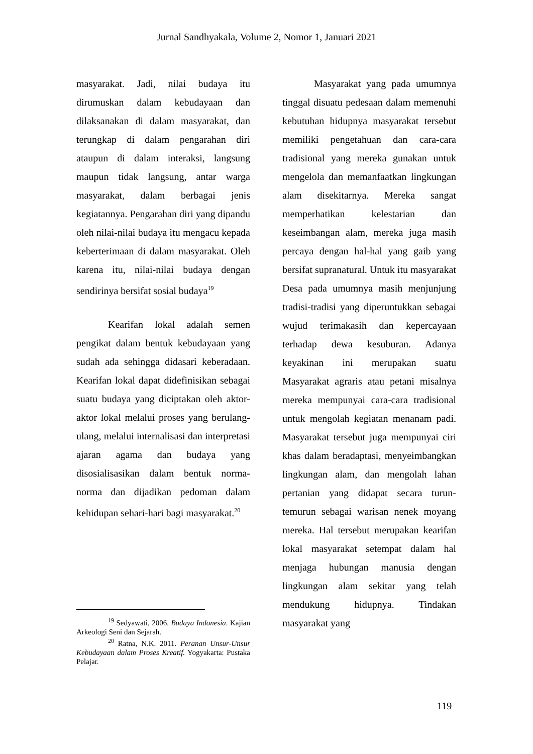Jurnal Sandhyakala, Volume 2, Nomor 1, Januari 2021
masyarakat. Jadi, nilai budaya itu dirumuskan dalam kebudayaan dan dilaksanakan di dalam masyarakat, dan terungkap di dalam pengarahan diri ataupun di dalam interaksi, langsung maupun tidak langsung, antar warga masyarakat, dalam berbagai jenis kegiatannya. Pengarahan diri yang dipandu oleh nilai-nilai budaya itu mengacu kepada keberterimaan di dalam masyarakat. Oleh karena itu, nilai-nilai budaya dengan sendirinya bersifat sosial budaya<sup>19</sup>
Kearifan lokal adalah semen pengikat dalam bentuk kebudayaan yang sudah ada sehingga didasari keberadaan. Kearifan lokal dapat didefinisikan sebagai suatu budaya yang diciptakan oleh aktor-aktor lokal melalui proses yang berulang-ulang, melalui internalisasi dan interpretasi ajaran agama dan budaya yang disosialisasikan dalam bentuk norma-norma dan dijadikan pedoman dalam kehidupan sehari-hari bagi masyarakat.<sup>20</sup>
<sup>19</sup> Sedyawati, 2006. Budaya Indonesia. Kajian Arkeologi Seni dan Sejarah.
<sup>20</sup> Ratna, N.K. 2011. Peranan Unsur-Unsur Kebudayaan dalam Proses Kreatif. Yogyakarta: Pustaka Pelajar.
Masyarakat yang pada umumnya tinggal disuatu pedesaan dalam memenuhi kebutuhan hidupnya masyarakat tersebut memiliki pengetahuan dan cara-cara tradisional yang mereka gunakan untuk mengelola dan memanfaatkan lingkungan alam disekitarnya. Mereka sangat memperhatikan kelestarian dan keseimbangan alam, mereka juga masih percaya dengan hal-hal yang gaib yang bersifat supranatural. Untuk itu masyarakat Desa pada umumnya masih menjunjung tradisi-tradisi yang diperuntukkan sebagai wujud terimakasih dan kepercayaan terhadap dewa kesuburan. Adanya keyakinan ini merupakan suatu Masyarakat agraris atau petani misalnya mereka mempunyai cara-cara tradisional untuk mengolah kegiatan menanam padi. Masyarakat tersebut juga mempunyai ciri khas dalam beradaptasi, menyeimbangkan lingkungan alam, dan mengolah lahan pertanian yang didapat secara turun-temurun sebagai warisan nenek moyang mereka. Hal tersebut merupakan kearifan lokal masyarakat setempat dalam hal menjaga hubungan manusia dengan lingkungan alam sekitar yang telah mendukung hidupnya. Tindakan masyarakat yang
119